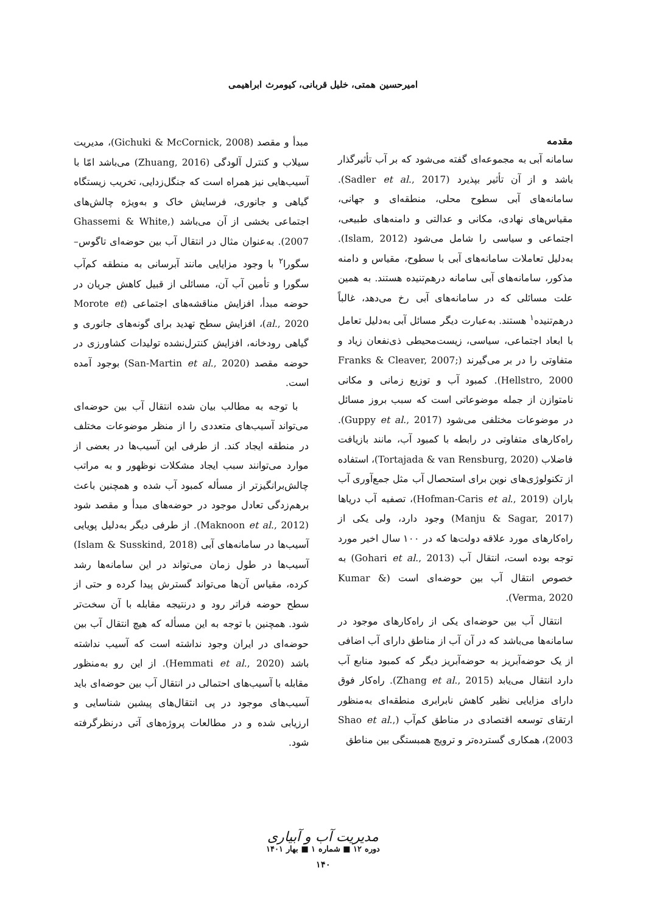امیرحسین همتی، خلیل قربانی، کیومرث ابراهیمی
مقدمه
سامانه آبی به مجموعه‌ای گفته می‌شود که بر آب تأثیرگذار باشد و از آن تأثیر بپذیرد (Sadler et al., 2017). سامانه‌های آبی سطوح محلی، منطقه‌ای و جهانی، مقیاس‌های نهادی، مکانی و عدالتی و دامنه‌های طبیعی، اجتماعی و سیاسی را شامل می‌شود (Islam, 2012). به‌دلیل تعاملات سامانه‌های آبی با سطوح، مقیاس و دامنه مذکور، سامانه‌های آبی سامانه درهم‌تنیده هستند. به همین علت مسائلی که در سامانه‌های آبی رخ می‌دهد، غالباً درهم‌تنیده<sup>۱</sup> هستند. به‌عبارت دیگر مسائل آبی به‌دلیل تعامل با ابعاد اجتماعی، سیاسی، زیست‌محیطی ذی‌نفعان زیاد و متفاوتی را در بر می‌گیرند (Franks & Cleaver, 2007; Hellstro, 2000). کمبود آب و توزیع زمانی و مکانی نامتوازن از جمله موضوعاتی است که سبب بروز مسائل در موضوعات مختلفی می‌شود (Guppy et al., 2017). راه‌کارهای متفاوتی در رابطه با کمبود آب، مانند بازیافت فاضلاب (Tortajada & van Rensburg, 2020)، استفاده از تکنولوژی‌های نوین برای استحصال آب مثل جمع‌آوری آب باران (Hofman-Caris et al., 2019)، تصفیه آب دریاها (Manju & Sagar, 2017) وجود دارد، ولی یکی از راه‌کارهای مورد علاقه دولت‌ها که در ۱۰۰ سال اخیر مورد توجه بوده است، انتقال آب (Gohari et al., 2013) به خصوص انتقال آب بین حوضه‌ای است (Kumar & Verma, 2020).
انتقال آب بین حوضه‌ای یکی از راه‌کارهای موجود در سامانه‌ها می‌باشد که در آن آب از مناطق دارای آب اضافی از یک حوضه‌آبریز به حوضه‌آبریز دیگر که کمبود منابع آب دارد انتقال می‌یابد (Zhang et al., 2015). راه‌کار فوق دارای مزایایی نظیر کاهش نابرابری منطقه‌ای به‌منظور ارتقای توسعه اقتصادی در مناطق کم‌آب (Shao et al., 2003)، همکاری گسترده‌تر و ترویج همبستگی بین مناطق
مبدأ و مقصد (Gichuki & McCornick, 2008)، مدیریت سیلاب و کنترل آلودگی (Zhuang, 2016) می‌باشد امّا با آسیب‌هایی نیز همراه است که جنگل‌زدایی، تخریب زیستگاه گیاهی و جانوری، فرسایش خاک و به‌ویژه چالش‌های اجتماعی بخشی از آن می‌باشد (Ghassemi & White, 2007). به‌عنوان مثال در انتقال آب بین حوضه‌ای تاگوس– سگورا<sup>۲</sup> با وجود مزایایی مانند آبرسانی به منطقه کم‌آب سگورا و تأمین آب آن، مسائلی از قبیل کاهش جریان در حوضه مبدأ، افزایش مناقشه‌های اجتماعی (Morote et al., 2020)، افزایش سطح تهدید برای گونه‌های جانوری و گیاهی رودخانه، افزایش کنترل‌نشده تولیدات کشاورزی در حوضه مقصد (San-Martin et al., 2020) بوجود آمده است.
با توجه به مطالب بیان شده انتقال آب بین حوضه‌ای می‌تواند آسیب‌های متعددی را از منظر موضوعات مختلف در منطقه ایجاد کند. از طرفی این آسیب‌ها در بعضی از موارد می‌توانند سبب ایجاد مشکلات نوظهور و به مراتب چالش‌برانگیزتر از مسأله کمبود آب شده و همچنین باعث برهم‌زدگی تعادل موجود در حوضه‌های مبدأ و مقصد شود (Maknoon et al., 2012). از طرفی دیگر به‌دلیل پویایی آسیب‌ها در سامانه‌های آبی (Islam & Susskind, 2018) آسیب‌ها در طول زمان می‌تواند در این سامانه‌ها رشد کرده، مقیاس آن‌ها می‌تواند گسترش پیدا کرده و حتی از سطح حوضه فراتر رود و درنتیجه مقابله با آن سخت‌تر شود. همچنین با توجه به این مسأله که هیچ انتقال آب بین حوضه‌ای در ایران وجود نداشته است که آسیب نداشته باشد (Hemmati et al., 2020). از این رو به‌منظور مقابله با آسیب‌های احتمالی در انتقال آب بین حوضه‌ای باید آسیب‌های موجود در پی انتقال‌های پیشین شناسایی و ارزیابی شده و در مطالعات پروژه‌های آتی درنظرگرفته شود.
مدیریت آب و آبیاری
دوره ۱۲ ■ شماره ۱ ■ بهار ۱۴۰۱
۱۴۰